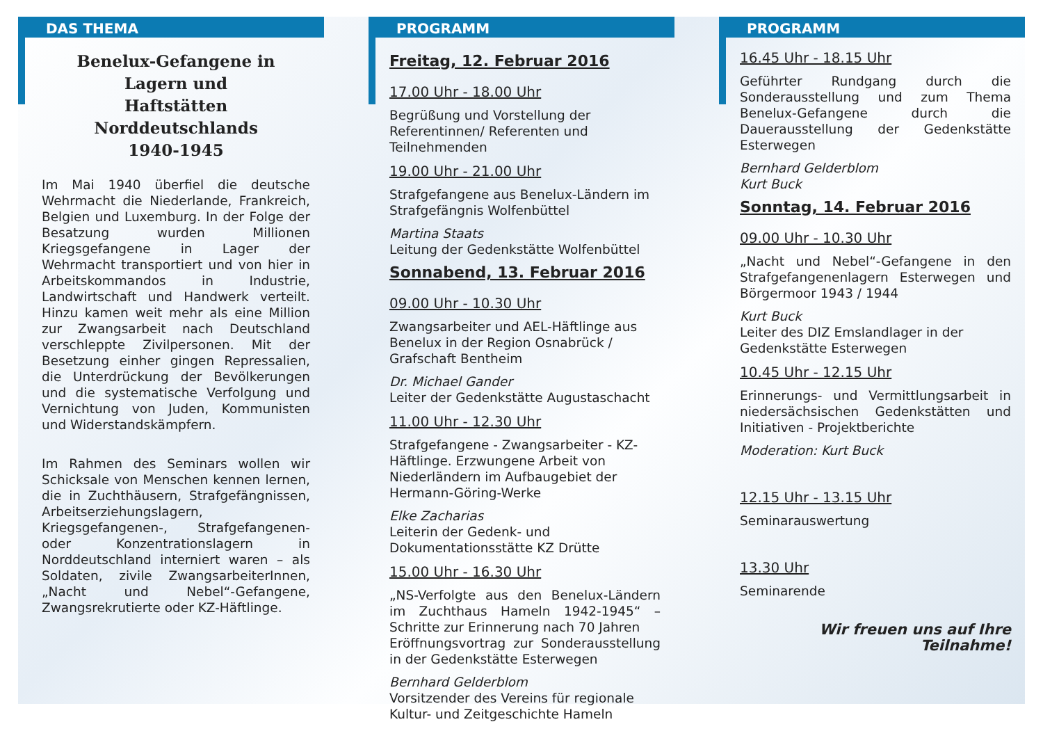DAS THEMA
Benelux-Gefangene in
Lagern und
Haftstätten
Norddeutschlands
1940-1945
Im Mai 1940 überfiel die deutsche Wehrmacht die Niederlande, Frankreich, Belgien und Luxemburg. In der Folge der Besatzung wurden Millionen Kriegsgefangene in Lager der Wehrmacht transportiert und von hier in Arbeitskommandos in Industrie, Landwirtschaft und Handwerk verteilt. Hinzu kamen weit mehr als eine Million zur Zwangsarbeit nach Deutschland verschleppte Zivilpersonen. Mit der Besetzung einher gingen Repressalien, die Unterdrückung der Bevölkerungen und die systematische Verfolgung und Vernichtung von Juden, Kommunisten und Widerstandskämpfern.
Im Rahmen des Seminars wollen wir Schicksale von Menschen kennen lernen, die in Zuchthäusern, Strafgefängnissen, Arbeitserziehungslagern, Kriegsgefangenen-, Strafgefangenen- oder Konzentrationslagern in Norddeutschland interniert waren – als Soldaten, zivile ZwangsarbeiterInnen, „Nacht und Nebel“-Gefangene, Zwangsrekrutierte oder KZ-Häftlinge.
PROGRAMM
Freitag, 12. Februar 2016
17.00 Uhr - 18.00 Uhr
Begrüßung und Vorstellung der Referentinnen/ Referenten und Teilnehmenden
19.00 Uhr - 21.00 Uhr
Strafgefangene aus Benelux-Ländern im Strafgefängnis Wolfenbüttel
Martina Staats
Leitung der Gedenkstätte Wolfenbüttel
Sonnabend, 13. Februar 2016
09.00 Uhr - 10.30 Uhr
Zwangsarbeiter und AEL-Häftlinge aus Benelux in der Region Osnabrück / Grafschaft Bentheim
Dr. Michael Gander
Leiter der Gedenkstätte Augustaschacht
11.00 Uhr - 12.30 Uhr
Strafgefangene - Zwangsarbeiter - KZ-Häftlinge. Erzwungene Arbeit von Niederländern im Aufbaugebiet der Hermann-Göring-Werke
Elke Zacharias
Leiterin der Gedenk- und Dokumentationsstätte KZ Drütte
15.00 Uhr - 16.30 Uhr
„NS-Verfolgte aus den Benelux-Ländern im Zuchthaus Hameln 1942-1945“ – Schritte zur Erinnerung nach 70 Jahren
Eröffnungsvortrag zur Sonderausstellung in der Gedenkstätte Esterwegen
Bernhard Gelderblom
Vorsitzender des Vereins für regionale Kultur- und Zeitgeschichte Hameln
PROGRAMM
16.45 Uhr - 18.15 Uhr
Geführter Rundgang durch die Sonderausstellung und zum Thema Benelux-Gefangene durch die Dauerausstellung der Gedenkstätte Esterwegen
Bernhard Gelderblom
Kurt Buck
Sonntag, 14. Februar 2016
09.00 Uhr - 10.30 Uhr
„Nacht und Nebel“-Gefangene in den Strafgefangenenlagern Esterwegen und Börgermoor 1943 / 1944
Kurt Buck
Leiter des DIZ Emslandlager in der Gedenkstätte Esterwegen
10.45 Uhr - 12.15 Uhr
Erinnerungs- und Vermittlungsarbeit in niedersächsischen Gedenkstätten und Initiativen - Projektberichte
Moderation: Kurt Buck
12.15 Uhr - 13.15 Uhr
Seminarauswertung
13.30 Uhr
Seminarende
Wir freuen uns auf Ihre Teilnahme!